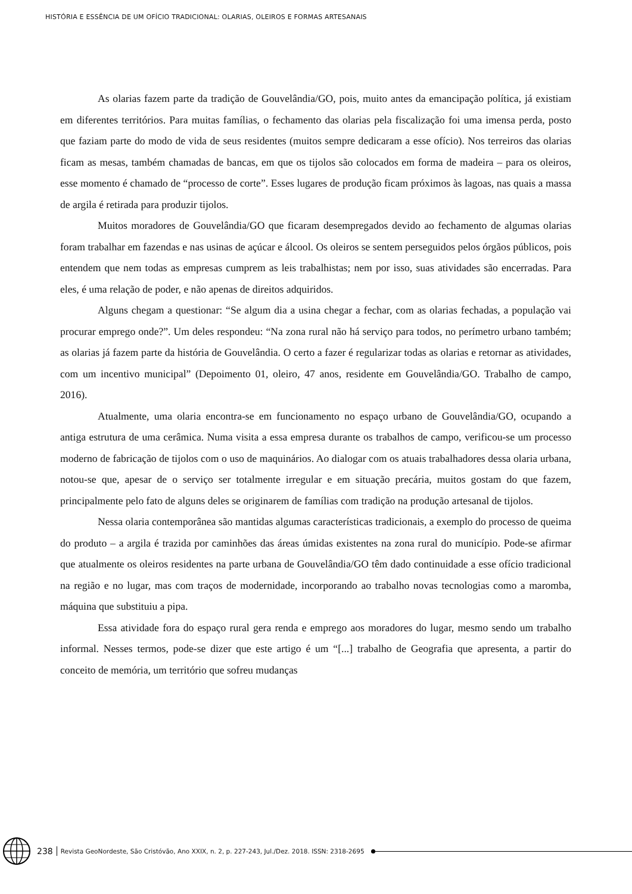HISTÓRIA E ESSÊNCIA DE UM OFÍCIO TRADICIONAL: OLARIAS, OLEIROS E FORMAS ARTESANAIS
As olarias fazem parte da tradição de Gouvelândia/GO, pois, muito antes da emancipação política, já existiam em diferentes territórios. Para muitas famílias, o fechamento das olarias pela fiscalização foi uma imensa perda, posto que faziam parte do modo de vida de seus residentes (muitos sempre dedicaram a esse ofício). Nos terreiros das olarias ficam as mesas, também chamadas de bancas, em que os tijolos são colocados em forma de madeira – para os oleiros, esse momento é chamado de “processo de corte”. Esses lugares de produção ficam próximos às lagoas, nas quais a massa de argila é retirada para produzir tijolos.
Muitos moradores de Gouvelândia/GO que ficaram desempregados devido ao fechamento de algumas olarias foram trabalhar em fazendas e nas usinas de açúcar e álcool. Os oleiros se sentem perseguidos pelos órgãos públicos, pois entendem que nem todas as empresas cumprem as leis trabalhistas; nem por isso, suas atividades são encerradas. Para eles, é uma relação de poder, e não apenas de direitos adquiridos.
Alguns chegam a questionar: “Se algum dia a usina chegar a fechar, com as olarias fechadas, a população vai procurar emprego onde?”. Um deles respondeu: “Na zona rural não há serviço para todos, no perímetro urbano também; as olarias já fazem parte da história de Gouvelândia. O certo a fazer é regularizar todas as olarias e retornar as atividades, com um incentivo municipal” (Depoimento 01, oleiro, 47 anos, residente em Gouvelândia/GO. Trabalho de campo, 2016).
Atualmente, uma olaria encontra-se em funcionamento no espaço urbano de Gouvelândia/GO, ocupando a antiga estrutura de uma cerâmica. Numa visita a essa empresa durante os trabalhos de campo, verificou-se um processo moderno de fabricação de tijolos com o uso de maquinários. Ao dialogar com os atuais trabalhadores dessa olaria urbana, notou-se que, apesar de o serviço ser totalmente irregular e em situação precária, muitos gostam do que fazem, principalmente pelo fato de alguns deles se originarem de famílias com tradição na produção artesanal de tijolos.
Nessa olaria contemporânea são mantidas algumas características tradicionais, a exemplo do processo de queima do produto – a argila é trazida por caminhões das áreas úmidas existentes na zona rural do município. Pode-se afirmar que atualmente os oleiros residentes na parte urbana de Gouvelândia/GO têm dado continuidade a esse ofício tradicional na região e no lugar, mas com traços de modernidade, incorporando ao trabalho novas tecnologias como a maromba, máquina que substituiu a pipa.
Essa atividade fora do espaço rural gera renda e emprego aos moradores do lugar, mesmo sendo um trabalho informal. Nesses termos, pode-se dizer que este artigo é um “[...] trabalho de Geografia que apresenta, a partir do conceito de memória, um território que sofreu mudanças
238 Revista GeoNordeste, São Cristóvão, Ano XXIX, n. 2, p. 227-243, Jul./Dez. 2018. ISSN: 2318-2695